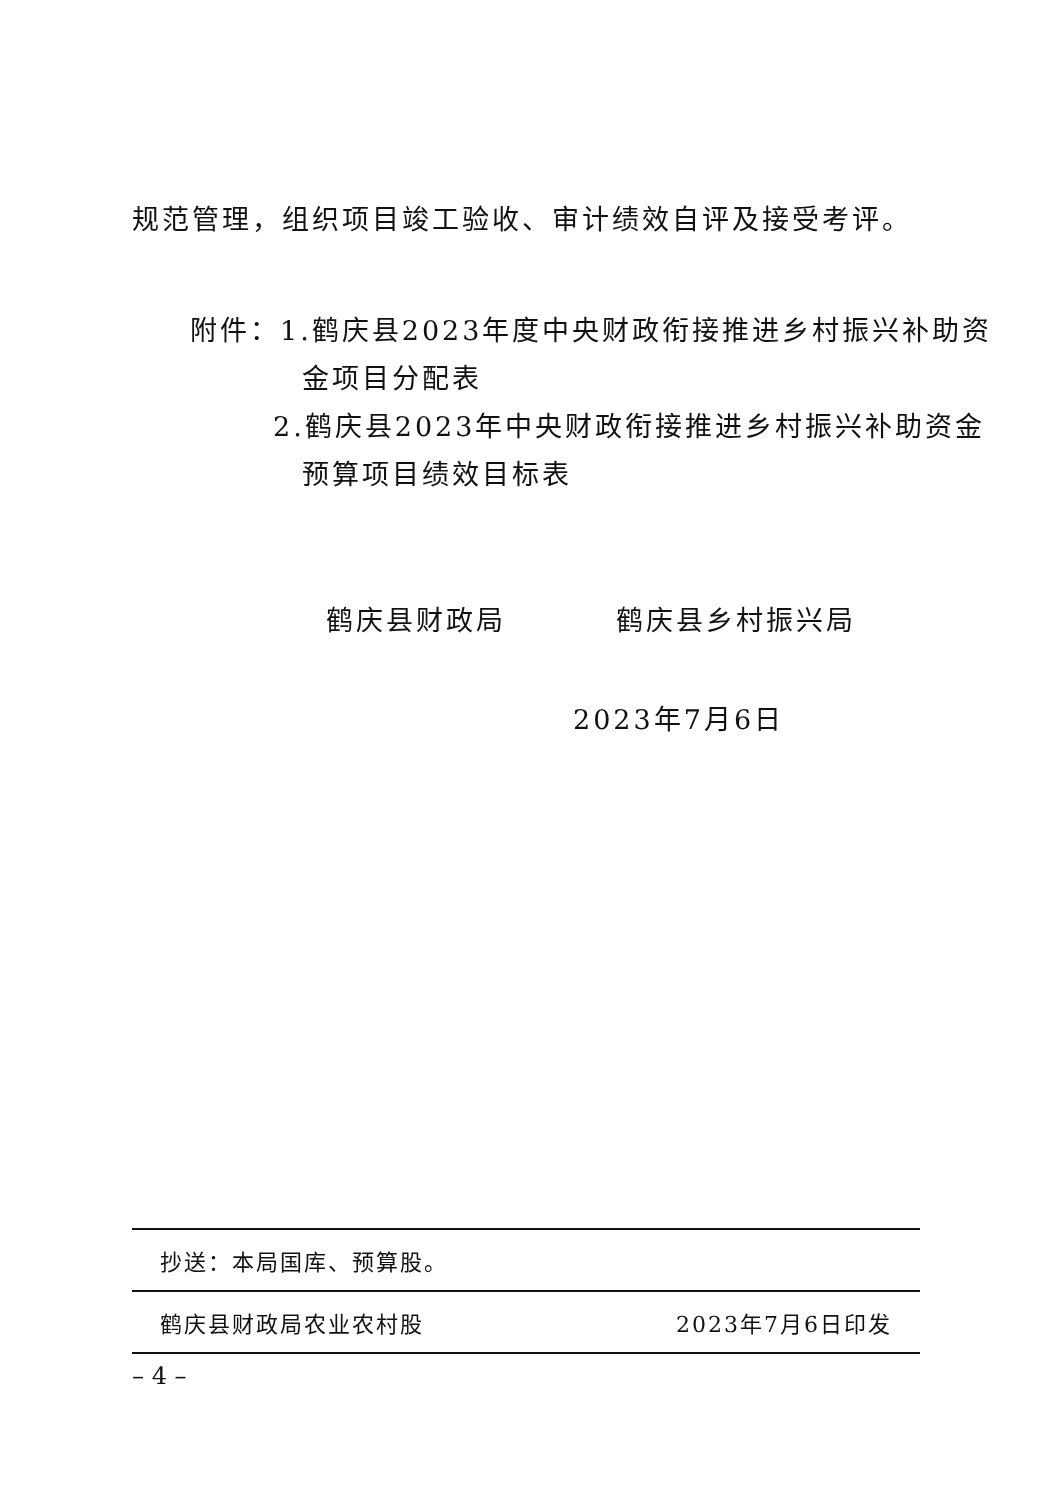规范管理，组织项目竣工验收、审计绩效自评及接受考评。
附件：1.鹤庆县2023年度中央财政衔接推进乡村振兴补助资
金项目分配表
2.鹤庆县2023年中央财政衔接推进乡村振兴补助资金
预算项目绩效目标表
鹤庆县财政局 鹤庆县乡村振兴局
2023年7月6日
抄送：本局国库、预算股。
鹤庆县财政局农业农村股 2023年7月6日印发
– 4 –